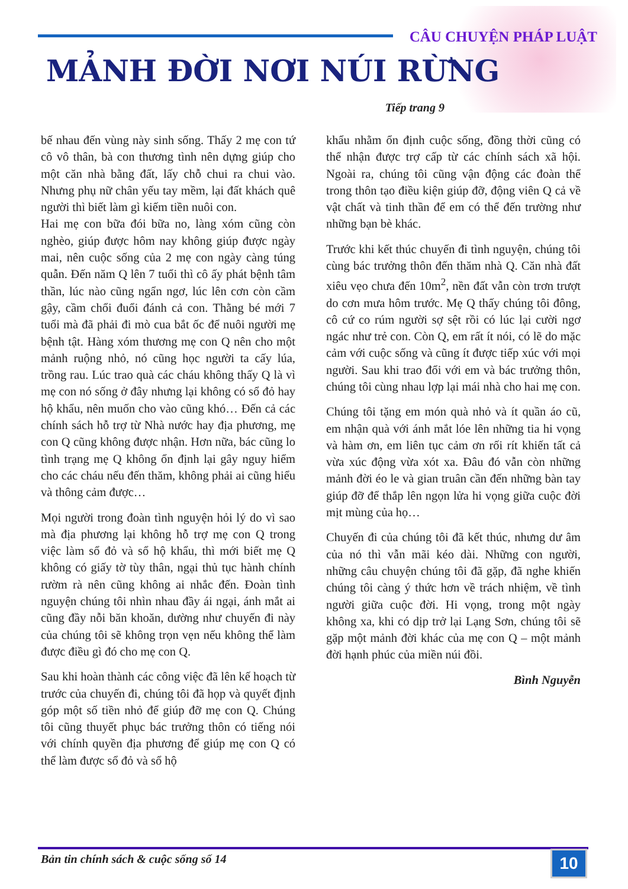CÂU CHUYỆN PHÁP LUẬT
MẢNH ĐỜI NƠI NÚI RỪNG
Tiếp trang 9
bế nhau đến vùng này sinh sống. Thấy 2 mẹ con tứ cô vô thân, bà con thương tình nên dựng giúp cho một căn nhà bằng đất, lấy chỗ chui ra chui vào. Nhưng phụ nữ chân yếu tay mềm, lại đất khách quê người thì biết làm gì kiếm tiền nuôi con.
Hai mẹ con bữa đói bữa no, làng xóm cũng còn nghèo, giúp được hôm nay không giúp được ngày mai, nên cuộc sống của 2 mẹ con ngày càng túng quẫn. Đến năm Q lên 7 tuổi thì cô ấy phát bệnh tâm thần, lúc nào cũng ngẩn ngơ, lúc lên cơn còn cầm gậy, cầm chổi đuổi đánh cả con. Thằng bé mới 7 tuổi mà đã phải đi mò cua bắt ốc để nuôi người mẹ bệnh tật. Hàng xóm thương mẹ con Q nên cho một mảnh ruộng nhỏ, nó cũng học người ta cấy lúa, trồng rau. Lúc trao quà các cháu không thấy Q là vì mẹ con nó sống ở đây nhưng lại không có sổ đỏ hay hộ khẩu, nên muốn cho vào cũng khó… Đến cả các chính sách hỗ trợ từ Nhà nước hay địa phương, mẹ con Q cũng không được nhận. Hơn nữa, bác cũng lo tình trạng mẹ Q không ổn định lại gây nguy hiểm cho các cháu nếu đến thăm, không phải ai cũng hiểu và thông cảm được…
Mọi người trong đoàn tình nguyện hỏi lý do vì sao mà địa phương lại không hỗ trợ mẹ con Q trong việc làm sổ đỏ và sổ hộ khẩu, thì mới biết mẹ Q không có giấy tờ tùy thân, ngại thủ tục hành chính rườm rà nên cũng không ai nhắc đến. Đoàn tình nguyện chúng tôi nhìn nhau đầy ái ngại, ánh mắt ai cũng đầy nỗi băn khoăn, dường như chuyến đi này của chúng tôi sẽ không trọn vẹn nếu không thể làm được điều gì đó cho mẹ con Q.
Sau khi hoàn thành các công việc đã lên kế hoạch từ trước của chuyến đi, chúng tôi đã họp và quyết định góp một số tiền nhỏ để giúp đỡ mẹ con Q. Chúng tôi cũng thuyết phục bác trưởng thôn có tiếng nói với chính quyền địa phương để giúp mẹ con Q có thể làm được sổ đỏ và sổ hộ
khẩu nhằm ổn định cuộc sống, đồng thời cũng có thể nhận được trợ cấp từ các chính sách xã hội. Ngoài ra, chúng tôi cũng vận động các đoàn thể trong thôn tạo điều kiện giúp đỡ, động viên Q cả về vật chất và tinh thần để em có thể đến trường như những bạn bè khác.
Trước khi kết thúc chuyến đi tình nguyện, chúng tôi cùng bác trưởng thôn đến thăm nhà Q. Căn nhà đất xiêu vẹo chưa đến 10m<sup>2</sup>, nền đất vẫn còn trơn trượt do cơn mưa hôm trước. Mẹ Q thấy chúng tôi đông, cô cứ co rúm người sợ sệt rồi có lúc lại cười ngơ ngác như trẻ con. Còn Q, em rất ít nói, có lẽ do mặc cảm với cuộc sống và cũng ít được tiếp xúc với mọi người. Sau khi trao đổi với em và bác trưởng thôn, chúng tôi cùng nhau lợp lại mái nhà cho hai mẹ con.
Chúng tôi tặng em món quà nhỏ và ít quần áo cũ, em nhận quà với ánh mắt lóe lên những tia hi vọng và hàm ơn, em liên tục cảm ơn rối rít khiến tất cả vừa xúc động vừa xót xa. Đâu đó vẫn còn những mảnh đời éo le và gian truân cần đến những bàn tay giúp đỡ để thắp lên ngọn lửa hi vọng giữa cuộc đời mịt mùng của họ…
Chuyến đi của chúng tôi đã kết thúc, nhưng dư âm của nó thì vẫn mãi kéo dài. Những con người, những câu chuyện chúng tôi đã gặp, đã nghe khiến chúng tôi càng ý thức hơn về trách nhiệm, về tình người giữa cuộc đời. Hi vọng, trong một ngày không xa, khi có dịp trở lại Lạng Sơn, chúng tôi sẽ gặp một mảnh đời khác của mẹ con Q – một mảnh đời hạnh phúc của miền núi đồi.
Bình Nguyễn
Bản tin chính sách & cuộc sống số 14
10